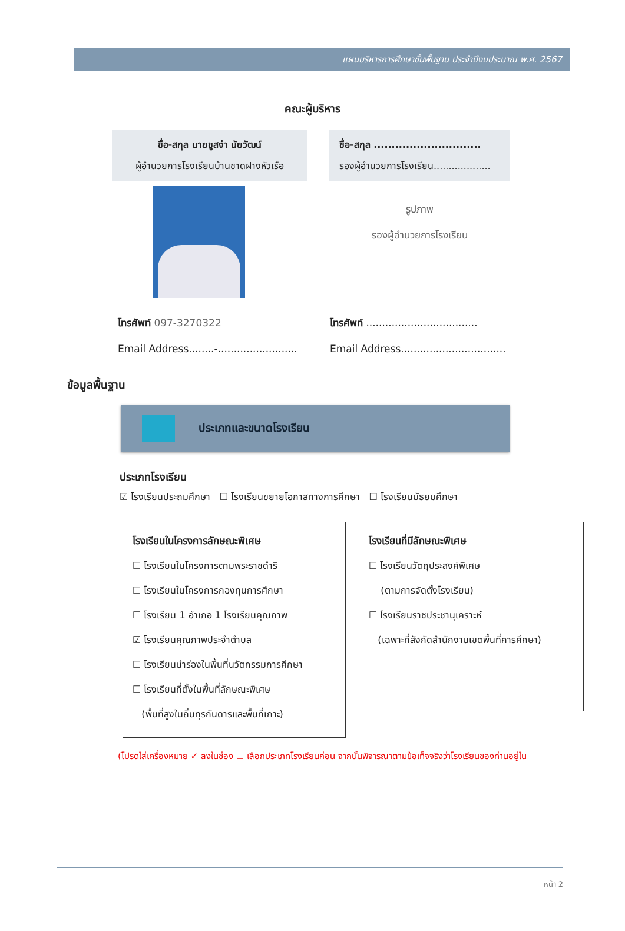แผนบริหารการศึกษาขั้นพื้นฐาน ประจำปีงบประมาณ พ.ศ. 2567
คณะผู้บริหาร
ชื่อ-สกุล นายชูสง่า นัยวัฒน์
ผู้อำนวยการโรงเรียนบ้านชาดฝางหัวเรือ
ชื่อ-สกุล ..............................
รองผู้อำนวยการโรงเรียน...................
รูปภาพ
รองผู้อำนวยการโรงเรียน
โทรศัพท์ 097-3270322
Email Address........-.........................
โทรศัพท์ ...................................
Email Address.................................
ข้อมูลพื้นฐาน
ประเภทและขนาดโรงเรียน
ประเภทโรงเรียน
☑ โรงเรียนประถมศึกษา ☐ โรงเรียนขยายโอกาสทางการศึกษา ☐ โรงเรียนมัธยมศึกษา
โรงเรียนในโครงการลักษณะพิเศษ
☐ โรงเรียนในโครงการตามพระราชดำริ
☐ โรงเรียนในโครงการกองทุนการศึกษา
☐ โรงเรียน 1 อำเภอ 1 โรงเรียนคุณภาพ
☑ โรงเรียนคุณภาพประจำตำบล
☐ โรงเรียนนำร่องในพื้นที่นวัตกรรมการศึกษา
☐ โรงเรียนที่ตั้งในพื้นที่ลักษณะพิเศษ
(พื้นที่สูงในถิ่นทุรกันดารและพื้นที่เกาะ)
โรงเรียนที่มีลักษณะพิเศษ
☐ โรงเรียนวัตถุประสงค์พิเศษ
(ตามการจัดตั้งโรงเรียน)
☐ โรงเรียนราชประชานุเคราะห์
(เฉพาะที่สังกัดสำนักงานเขตพื้นที่การศึกษา)
(โปรดใส่เครื่องหมาย ✓ ลงในช่อง ☐ เลือกประเภทโรงเรียนก่อน จากนั้นพิจารณาตามข้อเท็จจริงว่าโรงเรียนของท่านอยู่ใน
หน้า 2